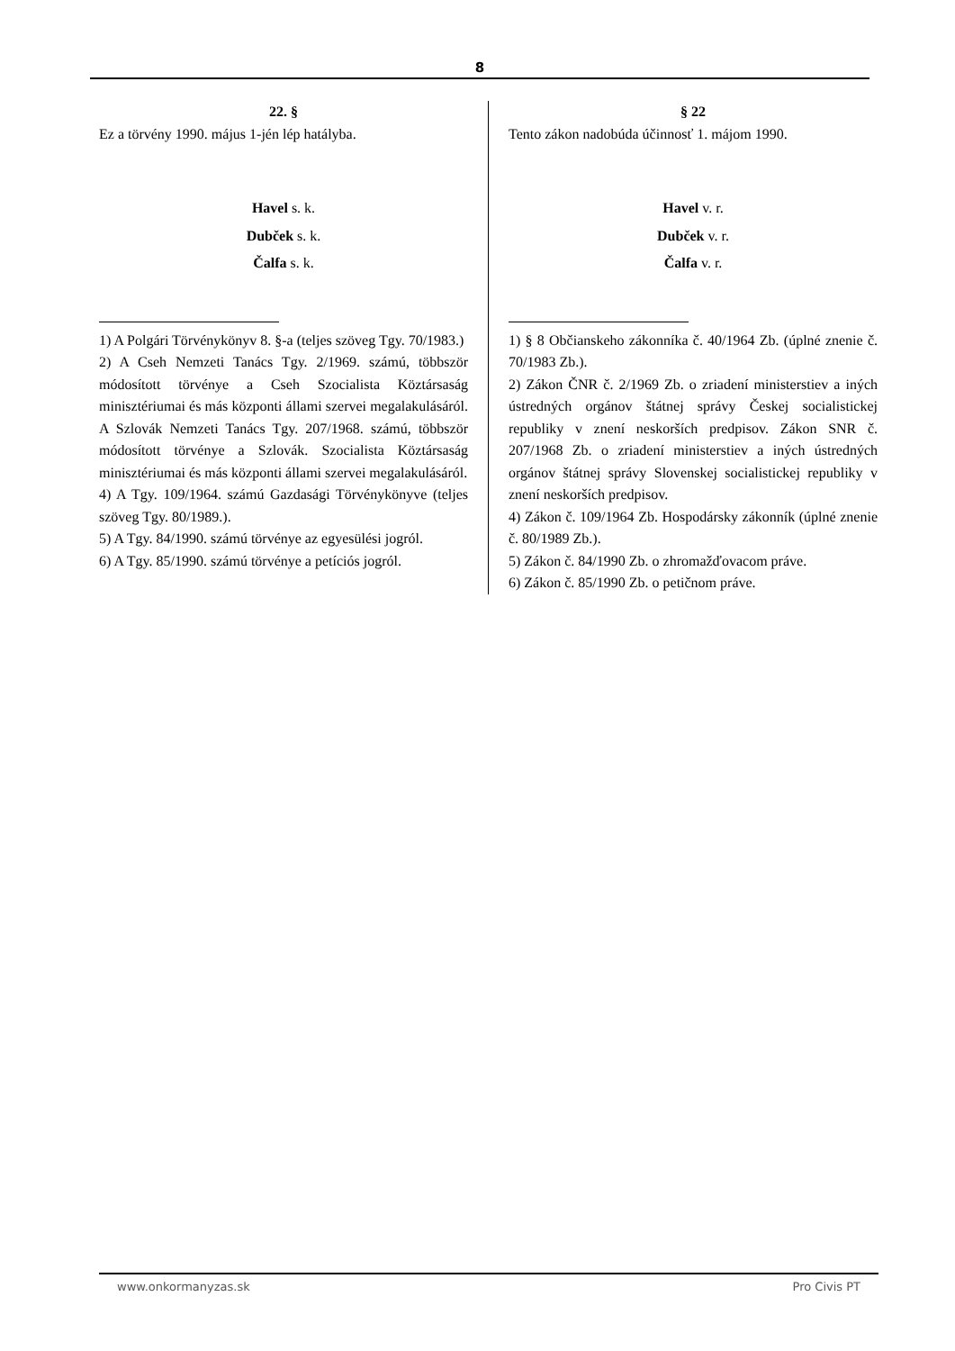8
22. §
Ez a törvény 1990. május 1-jén lép hatályba.
Havel s. k.
Dubček s. k.
Čalfa s. k.
1) A Polgári Törvénykönyv 8. §-a (teljes szöveg Tgy. 70/1983.)
2) A Cseh Nemzeti Tanács Tgy. 2/1969. számú, többször módosított törvénye a Cseh Szocialista Köztársaság minisztériumai és más központi állami szervei megalakulásáról. A Szlovák Nemzeti Tanács Tgy. 207/1968. számú, többször módosított törvénye a Szlovák. Szocialista Köztársaság minisztériumai és más központi állami szervei megalakulásáról.
4) A Tgy. 109/1964. számú Gazdasági Törvénykönyve (teljes szöveg Tgy. 80/1989.).
5) A Tgy. 84/1990. számú törvénye az egyesülési jogról.
6) A Tgy. 85/1990. számú törvénye a petíciós jogról.
§ 22
Tento zákon nadobúda účinnosť 1. májom 1990.
Havel v. r.
Dubček v. r.
Čalfa v. r.
1) § 8 Občianskeho zákonníka č. 40/1964 Zb. (úplné znenie č. 70/1983 Zb.).
2) Zákon ČNR č. 2/1969 Zb. o zriadení ministerstiev a iných ústredných orgánov štátnej správy Českej socialistickej republiky v znení neskorších predpisov. Zákon SNR č. 207/1968 Zb. o zriadení ministerstiev a iných ústredných orgánov štátnej správy Slovenskej socialistickej republiky v znení neskorších predpisov.
4) Zákon č. 109/1964 Zb. Hospodársky zákonník (úplné znenie č. 80/1989 Zb.).
5) Zákon č. 84/1990 Zb. o zhromažďovacom práve.
6) Zákon č. 85/1990 Zb. o petičnom práve.
www.onkormanyzas.sk Pro Civis PT